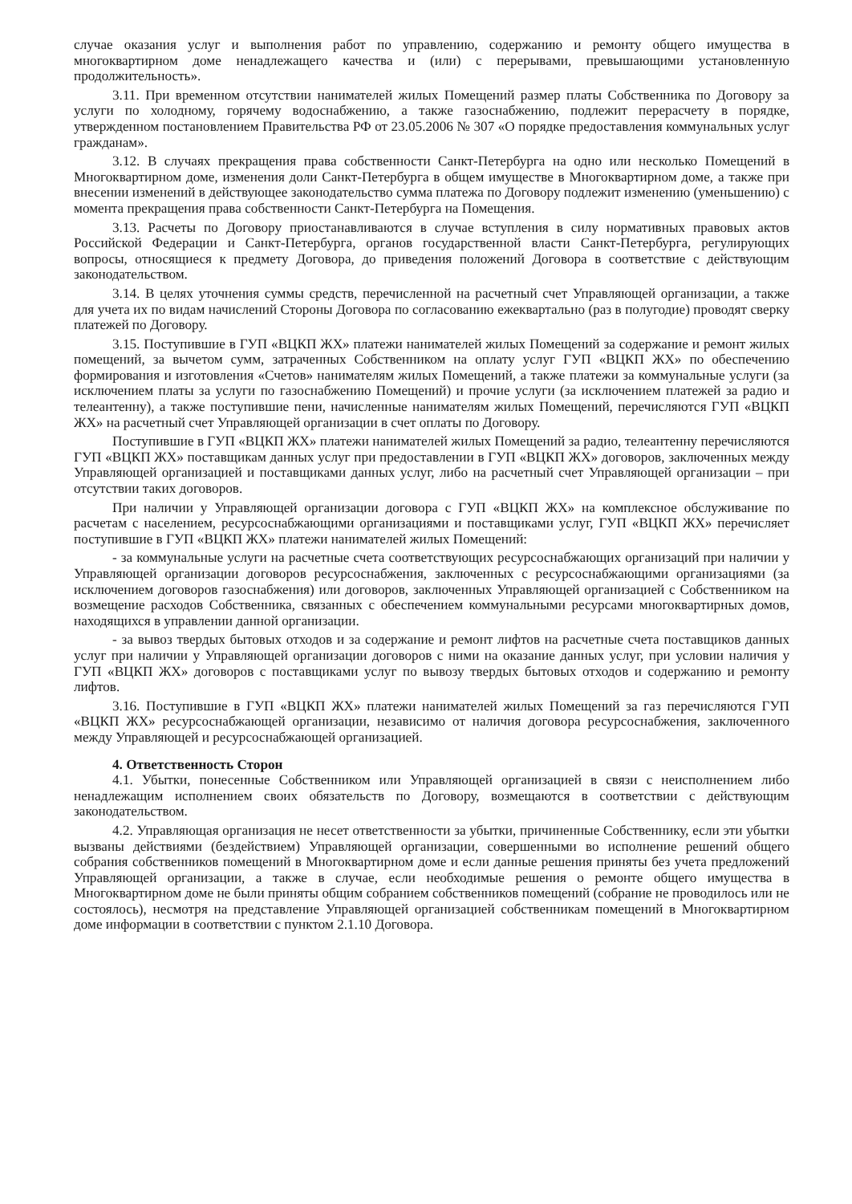случае оказания услуг и выполнения работ по управлению, содержанию и ремонту общего имущества в многоквартирном доме ненадлежащего качества и (или) с перерывами, превышающими установленную продолжительность».
3.11. При временном отсутствии нанимателей жилых Помещений размер платы Собственника по Договору за услуги по холодному, горячему водоснабжению, а также газоснабжению, подлежит перерасчету в порядке, утвержденном постановлением Правительства РФ от 23.05.2006 № 307 «О порядке предоставления коммунальных услуг гражданам».
3.12. В случаях прекращения права собственности Санкт-Петербурга на одно или несколько Помещений в Многоквартирном доме, изменения доли Санкт-Петербурга в общем имуществе в Многоквартирном доме, а также при внесении изменений в действующее законодательство сумма платежа по Договору подлежит изменению (уменьшению) с момента прекращения права собственности Санкт-Петербурга на Помещения.
3.13. Расчеты по Договору приостанавливаются в случае вступления в силу нормативных правовых актов Российской Федерации и Санкт-Петербурга, органов государственной власти Санкт-Петербурга, регулирующих вопросы, относящиеся к предмету Договора, до приведения положений Договора в соответствие с действующим законодательством.
3.14. В целях уточнения суммы средств, перечисленной на расчетный счет Управляющей организации, а также для учета их по видам начислений Стороны Договора по согласованию ежеквартально (раз в полугодие) проводят сверку платежей по Договору.
3.15. Поступившие в ГУП «ВЦКП ЖХ» платежи нанимателей жилых Помещений за содержание и ремонт жилых помещений, за вычетом сумм, затраченных Собственником на оплату услуг ГУП «ВЦКП ЖХ» по обеспечению формирования и изготовления «Счетов» нанимателям жилых Помещений, а также платежи за коммунальные услуги (за исключением платы за услуги по газоснабжению Помещений) и прочие услуги (за исключением платежей за радио и телеантенну), а также поступившие пени, начисленные нанимателям жилых Помещений, перечисляются ГУП «ВЦКП ЖХ» на расчетный счет Управляющей организации в счет оплаты по Договору.
Поступившие в ГУП «ВЦКП ЖХ» платежи нанимателей жилых Помещений за радио, телеантенну перечисляются ГУП «ВЦКП ЖХ» поставщикам данных услуг при предоставлении в ГУП «ВЦКП ЖХ» договоров, заключенных между Управляющей организацией и поставщиками данных услуг, либо на расчетный счет Управляющей организации – при отсутствии таких договоров.
При наличии у Управляющей организации договора с ГУП «ВЦКП ЖХ» на комплексное обслуживание по расчетам с населением, ресурсоснабжающими организациями и поставщиками услуг, ГУП «ВЦКП ЖХ» перечисляет поступившие в ГУП «ВЦКП ЖХ» платежи нанимателей жилых Помещений:
- за коммунальные услуги на расчетные счета соответствующих ресурсоснабжающих организаций при наличии у Управляющей организации договоров ресурсоснабжения, заключенных с ресурсоснабжающими организациями (за исключением договоров газоснабжения) или договоров, заключенных Управляющей организацией с Собственником на возмещение расходов Собственника, связанных с обеспечением коммунальными ресурсами многоквартирных домов, находящихся в управлении данной организации.
- за вывоз твердых бытовых отходов и за содержание и ремонт лифтов на расчетные счета поставщиков данных услуг при наличии у Управляющей организации договоров с ними на оказание данных услуг, при условии наличия у ГУП «ВЦКП ЖХ» договоров с поставщиками услуг по вывозу твердых бытовых отходов и содержанию и ремонту лифтов.
3.16. Поступившие в ГУП «ВЦКП ЖХ» платежи нанимателей жилых Помещений за газ перечисляются ГУП «ВЦКП ЖХ» ресурсоснабжающей организации, независимо от наличия договора ресурсоснабжения, заключенного между Управляющей и ресурсоснабжающей организацией.
4. Ответственность Сторон
4.1. Убытки, понесенные Собственником или Управляющей организацией в связи с неисполнением либо ненадлежащим исполнением своих обязательств по Договору, возмещаются в соответствии с действующим законодательством.
4.2. Управляющая организация не несет ответственности за убытки, причиненные Собственнику, если эти убытки вызваны действиями (бездействием) Управляющей организации, совершенными во исполнение решений общего собрания собственников помещений в Многоквартирном доме и если данные решения приняты без учета предложений Управляющей организации, а также в случае, если необходимые решения о ремонте общего имущества в Многоквартирном доме не были приняты общим собранием собственников помещений (собрание не проводилось или не состоялось), несмотря на представление Управляющей организацией собственникам помещений в Многоквартирном доме информации в соответствии с пунктом 2.1.10 Договора.